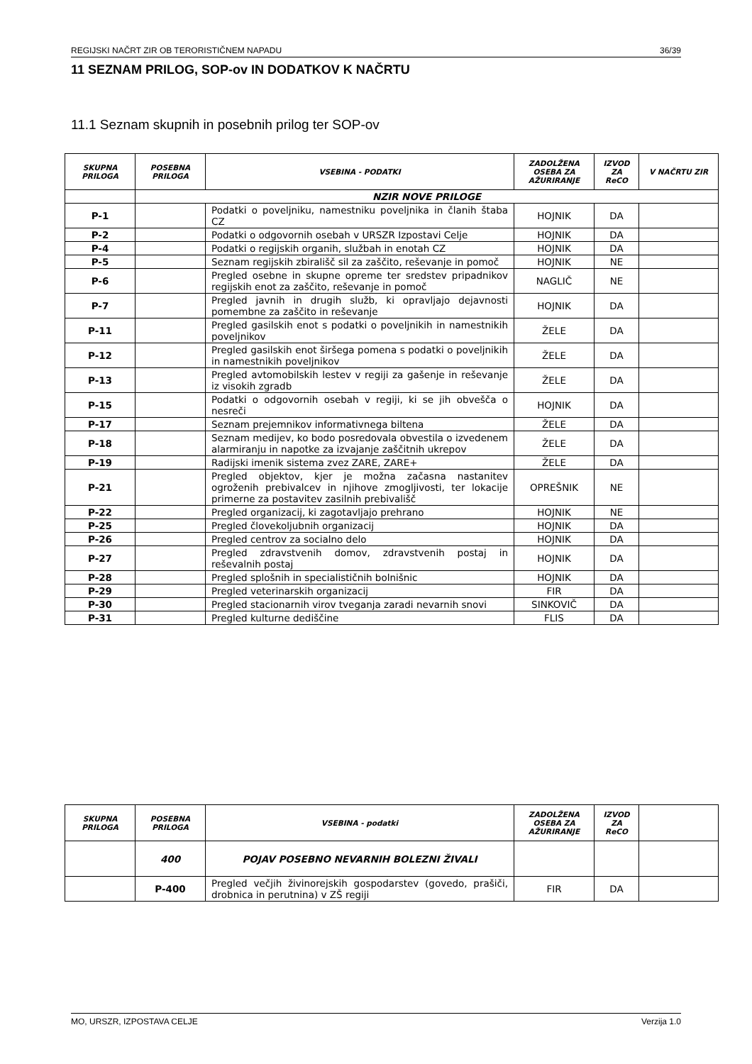REGIJSKI NAČRT ZIR OB TERORISTIČNEM NAPADU 36/39
11 SEZNAM PRILOG, SOP-ov IN DODATKOV K NAČRTU
11.1 Seznam skupnih in posebnih prilog ter SOP-ov
| SKUPNA PRILOGA | POSEBNA PRILOGA | VSEBINA - PODATKI | ZADOLŽENA OSEBA ZA AŽURIRANJE | IZVOD ZA ReCO | V NAČRTU ZIR |
| --- | --- | --- | --- | --- | --- |
| | NZIR NOVE PRILOGE | | | | |
| P-1 | | Podatki o poveljniku, namestniku poveljnika in članih štaba CZ | HOJNIK | DA | |
| P-2 | | Podatki o odgovornih osebah v URSZR Izpostavi Celje | HOJNIK | DA | |
| P-4 | | Podatki o regijskih organih, službah in enotah CZ | HOJNIK | DA | |
| P-5 | | Seznam regijskih zbirališč sil za zaščito, reševanje in pomoč | HOJNIK | NE | |
| P-6 | | Pregled osebne in skupne opreme ter sredstev pripadnikov regijskih enot za zaščito, reševanje in pomoč | NAGLIČ | NE | |
| P-7 | | Pregled javnih in drugih služb, ki opravljajo dejavnosti pomembne za zaščito in reševanje | HOJNIK | DA | |
| P-11 | | Pregled gasilskih enot s podatki o poveljnikih in namestnikih poveljnikov | ŽELE | DA | |
| P-12 | | Pregled gasilskih enot širšega pomena s podatki o poveljnikih in namestnikih poveljnikov | ŽELE | DA | |
| P-13 | | Pregled avtomobilskih lestev v regiji za gašenje in reševanje iz visokih zgradb | ŽELE | DA | |
| P-15 | | Podatki o odgovornih osebah v regiji, ki se jih obvešča o nesreči | HOJNIK | DA | |
| P-17 | | Seznam prejemnikov informativnega biltena | ŽELE | DA | |
| P-18 | | Seznam medijev, ko bodo posredovala obvestila o izvedenem alarmiranju in napotke za izvajanje zaščitnih ukrepov | ŽELE | DA | |
| P-19 | | Radijski imenik sistema zvez ZARE, ZARE+ | ŽELE | DA | |
| P-21 | | Pregled objektov, kjer je možna začasna nastanitev ogroženih prebivalcev in njihove zmogljivosti, ter lokacije primerne za postavitev zasilnih prebivališč | OPREŠNIK | NE | |
| P-22 | | Pregled organizacij, ki zagotavljajo prehrano | HOJNIK | NE | |
| P-25 | | Pregled človekoljubnih organizacij | HOJNIK | DA | |
| P-26 | | Pregled centrov za socialno delo | HOJNIK | DA | |
| P-27 | | Pregled zdravstvenih domov, zdravstvenih postaj in reševalnih postaj | HOJNIK | DA | |
| P-28 | | Pregled splošnih in specialističnih bolnišnic | HOJNIK | DA | |
| P-29 | | Pregled veterinarskih organizacij | FIR | DA | |
| P-30 | | Pregled stacionarnih virov tveganja zaradi nevarnih snovi | SINKOVIČ | DA | |
| P-31 | | Pregled kulturne dediščine | FLIS | DA | |
| SKUPNA PRILOGA | POSEBNA PRILOGA | VSEBINA - podatki | ZADOLŽENA OSEBA ZA AŽURIRANJE | IZVOD ZA ReCO | |
| --- | --- | --- | --- | --- | --- |
| | 400 | POJAV POSEBNO NEVARNIH BOLEZNI ŽIVALI | | | |
| | P-400 | Pregled večjih živinorejskih gospodarstev (govedo, prašiči, drobnica in perutnina) v ZŠ regiji | FIR | DA | |
MO, URSZR, IZPOSTAVA CELJE Verzija 1.0